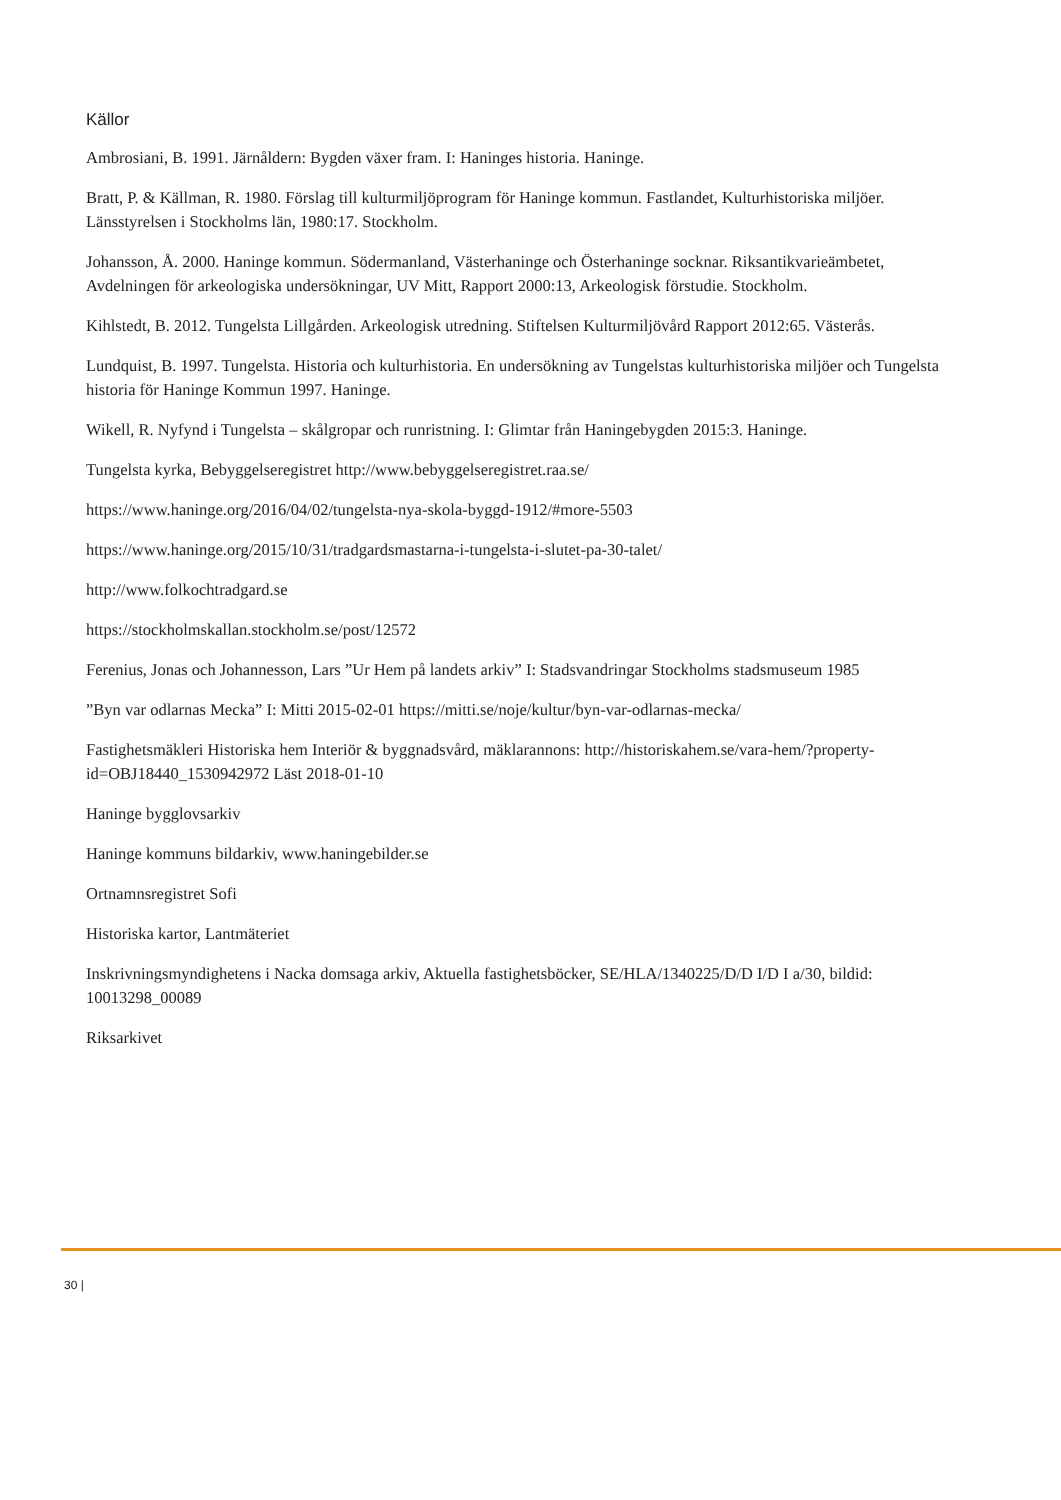Källor
Ambrosiani, B. 1991. Järnåldern: Bygden växer fram. I: Haninges historia. Haninge.
Bratt, P. & Källman, R. 1980. Förslag till kulturmiljöprogram för Haninge kommun. Fastlandet, Kulturhistoriska miljöer. Länsstyrelsen i Stockholms län, 1980:17. Stockholm.
Johansson, Å. 2000. Haninge kommun. Södermanland, Västerhaninge och Österhaninge socknar. Riksantikvarieämbetet, Avdelningen för arkeologiska undersökningar, UV Mitt, Rapport 2000:13, Arkeologisk förstudie. Stockholm.
Kihlstedt, B. 2012. Tungelsta Lillgården. Arkeologisk utredning. Stiftelsen Kulturmiljövård Rapport 2012:65. Västerås.
Lundquist, B. 1997. Tungelsta. Historia och kulturhistoria. En undersökning av Tungelstas kulturhistoriska miljöer och Tungelsta historia för Haninge Kommun 1997. Haninge.
Wikell, R. Nyfynd i Tungelsta – skålgropar och runristning. I: Glimtar från Haningebygden 2015:3. Haninge.
Tungelsta kyrka, Bebyggelseregistret http://www.bebyggelseregistret.raa.se/
https://www.haninge.org/2016/04/02/tungelsta-nya-skola-byggd-1912/#more-5503
https://www.haninge.org/2015/10/31/tradgardsmastarna-i-tungelsta-i-slutet-pa-30-talet/
http://www.folkochtradgard.se
https://stockholmskallan.stockholm.se/post/12572
Ferenius, Jonas och Johannesson, Lars ”Ur Hem på landets arkiv” I: Stadsvandringar Stockholms stadsmuseum 1985
”Byn var odlarnas Mecka” I: Mitti 2015-02-01 https://mitti.se/noje/kultur/byn-var-odlarnas-mecka/
Fastighetsmäkleri Historiska hem Interiör & byggnadsvård, mäklarannons: http://historiskahem.se/vara-hem/?property-id=OBJ18440_1530942972 Läst 2018-01-10
Haninge bygglovsarkiv
Haninge kommuns bildarkiv, www.haningebilder.se
Ortnamnsregistret Sofi
Historiska kartor, Lantmäteriet
Inskrivningsmyndighetens i Nacka domsaga arkiv, Aktuella fastighetsböcker, SE/HLA/1340225/D/D I/D I a/30, bildid: 10013298_00089
Riksarkivet
30 |